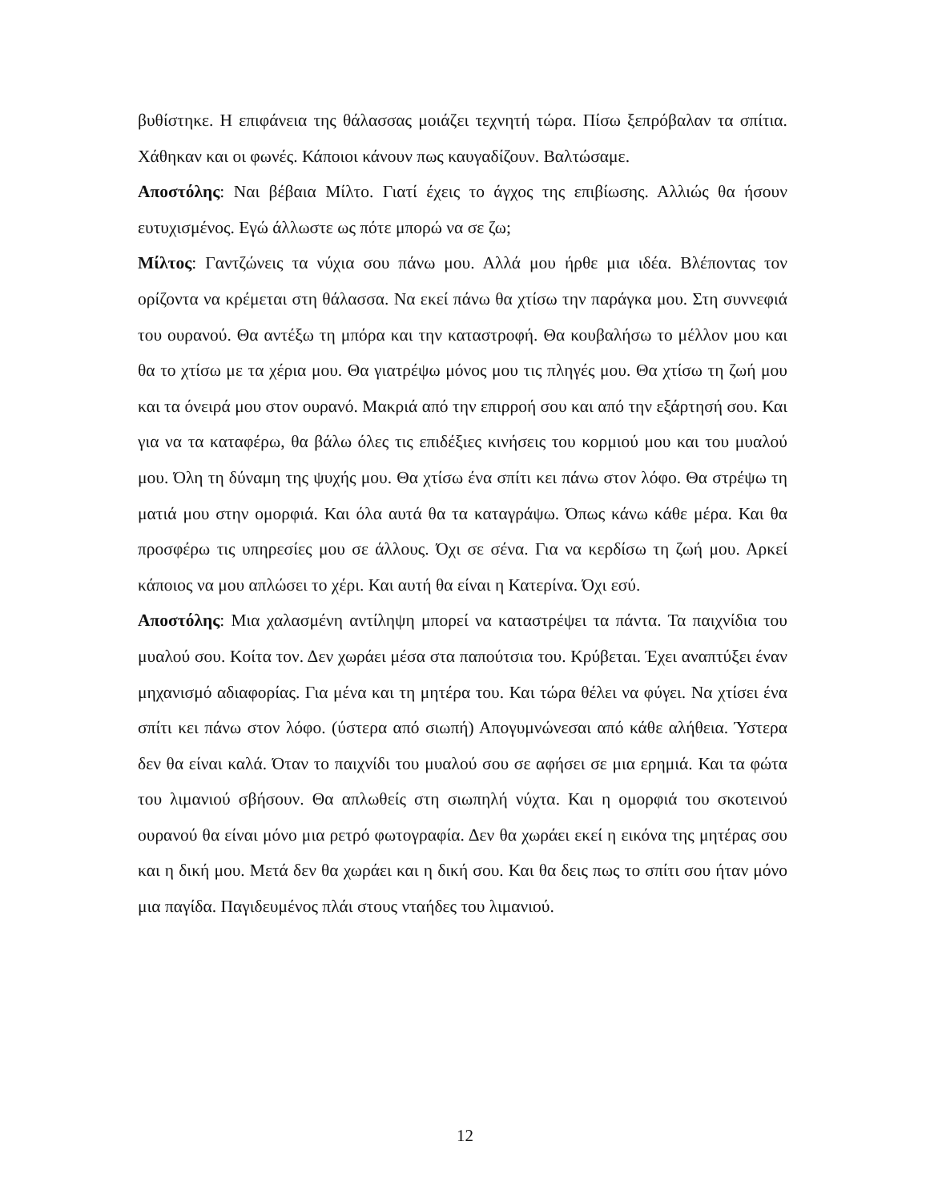βυθίστηκε. Η επιφάνεια της θάλασσας μοιάζει τεχνητή τώρα. Πίσω ξεπρόβαλαν τα σπίτια. Χάθηκαν και οι φωνές. Κάποιοι κάνουν πως καυγαδίζουν. Βαλτώσαμε.
Αποστόλης: Ναι βέβαια Μίλτο. Γιατί έχεις το άγχος της επιβίωσης. Αλλιώς θα ήσουν ευτυχισμένος. Εγώ άλλωστε ως πότε μπορώ να σε ζω;
Μίλτος: Γαντζώνεις τα νύχια σου πάνω μου. Αλλά μου ήρθε μια ιδέα. Βλέποντας τον ορίζοντα να κρέμεται στη θάλασσα. Να εκεί πάνω θα χτίσω την παράγκα μου. Στη συννεφιά του ουρανού. Θα αντέξω τη μπόρα και την καταστροφή. Θα κουβαλήσω το μέλλον μου και θα το χτίσω με τα χέρια μου. Θα γιατρέψω μόνος μου τις πληγές μου. Θα χτίσω τη ζωή μου και τα όνειρά μου στον ουρανό. Μακριά από την επιρροή σου και από την εξάρτησή σου. Και για να τα καταφέρω, θα βάλω όλες τις επιδέξιες κινήσεις του κορμιού μου και του μυαλού μου. Όλη τη δύναμη της ψυχής μου. Θα χτίσω ένα σπίτι κει πάνω στον λόφο. Θα στρέψω τη ματιά μου στην ομορφιά. Και όλα αυτά θα τα καταγράψω. Όπως κάνω κάθε μέρα. Και θα προσφέρω τις υπηρεσίες μου σε άλλους. Όχι σε σένα. Για να κερδίσω τη ζωή μου. Αρκεί κάποιος να μου απλώσει το χέρι. Και αυτή θα είναι η Κατερίνα. Όχι εσύ.
Αποστόλης: Μια χαλασμένη αντίληψη μπορεί να καταστρέψει τα πάντα. Τα παιχνίδια του μυαλού σου. Κοίτα τον. Δεν χωράει μέσα στα παπούτσια του. Κρύβεται. Έχει αναπτύξει έναν μηχανισμό αδιαφορίας. Για μένα και τη μητέρα του. Και τώρα θέλει να φύγει. Να χτίσει ένα σπίτι κει πάνω στον λόφο. (ύστερα από σιωπή) Απογυμνώνεσαι από κάθε αλήθεια. Ύστερα δεν θα είναι καλά. Όταν το παιχνίδι του μυαλού σου σε αφήσει σε μια ερημιά. Και τα φώτα του λιμανιού σβήσουν. Θα απλωθείς στη σιωπηλή νύχτα. Και η ομορφιά του σκοτεινού ουρανού θα είναι μόνο μια ρετρό φωτογραφία. Δεν θα χωράει εκεί η εικόνα της μητέρας σου και η δική μου. Μετά δεν θα χωράει και η δική σου. Και θα δεις πως το σπίτι σου ήταν μόνο μια παγίδα. Παγιδευμένος πλάι στους νταήδες του λιμανιού.
12